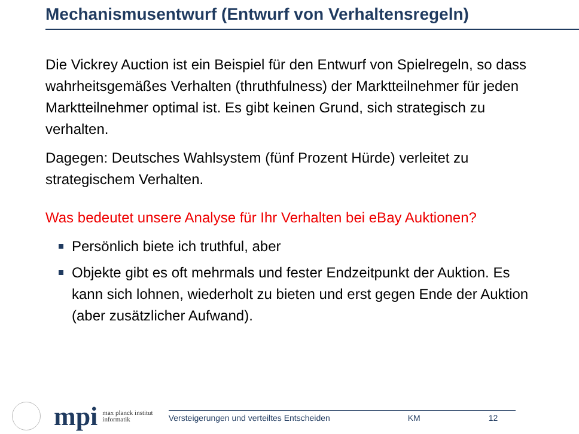Mechanismusentwurf (Entwurf von Verhaltensregeln)
Die Vickrey Auction ist ein Beispiel für den Entwurf von Spielregeln, so dass wahrheitsgemäßes Verhalten (thruthfulness) der Marktteilnehmer für jeden Marktteilnehmer optimal ist. Es gibt keinen Grund, sich strategisch zu verhalten.
Dagegen: Deutsches Wahlsystem (fünf Prozent Hürde) verleitet zu strategischem Verhalten.
Was bedeutet unsere Analyse für Ihr Verhalten bei eBay Auktionen?
Persönlich biete ich truthful, aber
Objekte gibt es oft mehrmals und fester Endzeitpunkt der Auktion. Es kann sich lohnen, wiederholt zu bieten und erst gegen Ende der Auktion (aber zusätzlicher Aufwand).
mpi
max planck institut
informatik
Versteigerungen und verteiltes Entscheiden KM 12